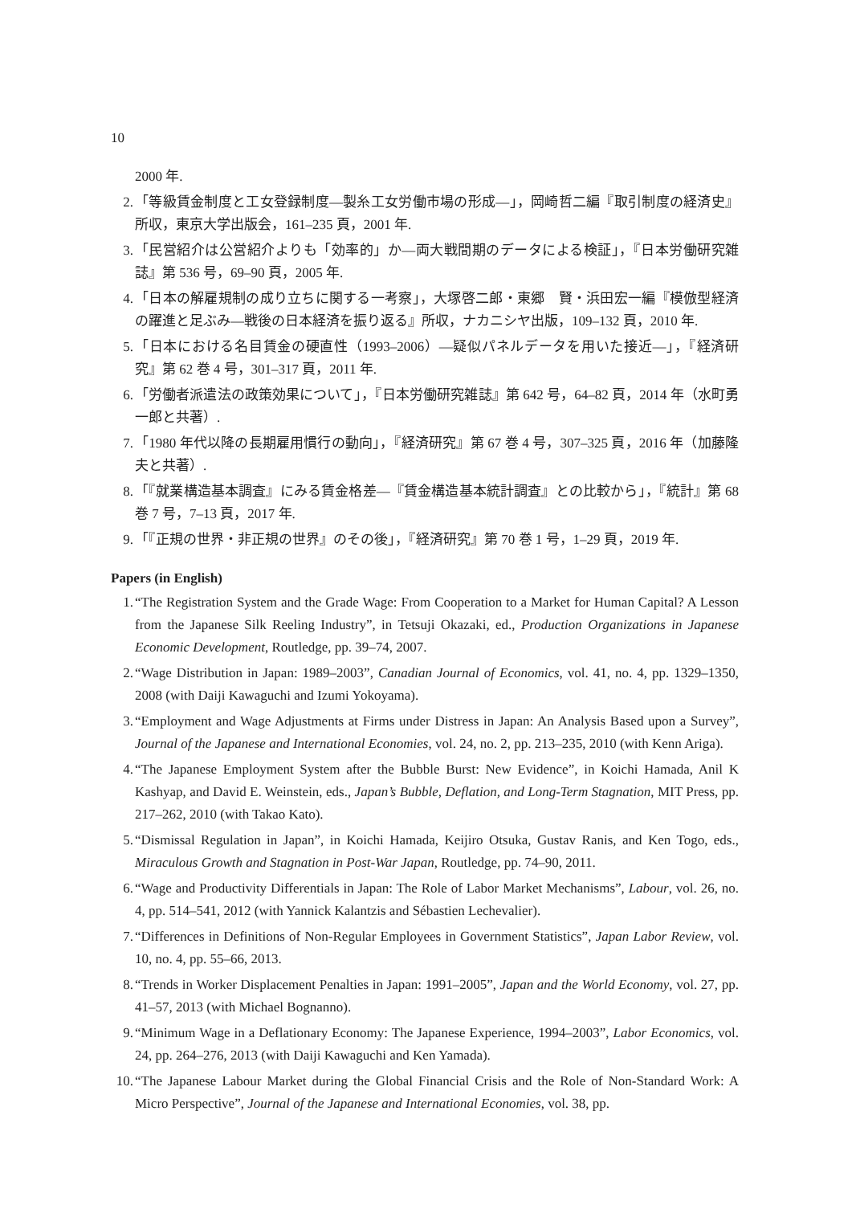10
2000 年.
2. 「等級賃金制度と工女登録制度―製糸工女労働市場の形成―」，岡崎哲二編『取引制度の経済史』所収，東京大学出版会，161–235 頁，2001 年.
3. 「民営紹介は公営紹介よりも「効率的」か―両大戦間期のデータによる検証」，『日本労働研究雑誌』第 536 号，69–90 頁，2005 年.
4. 「日本の解雇規制の成り立ちに関する一考察」，大塚啓二郎・東郷　賢・浜田宏一編『模倣型経済の躍進と足ぶみ―戦後の日本経済を振り返る』所収，ナカニシヤ出版，109–132 頁，2010 年.
5. 「日本における名目賃金の硬直性（1993–2006）―疑似パネルデータを用いた接近―」，『経済研究』第 62 巻 4 号，301–317 頁，2011 年.
6. 「労働者派遣法の政策効果について」，『日本労働研究雑誌』第 642 号，64–82 頁，2014 年（水町勇一郎と共著）.
7. 「1980 年代以降の長期雇用慣行の動向」，『経済研究』第 67 巻 4 号，307–325 頁，2016 年（加藤隆夫と共著）.
8. 「『就業構造基本調査』にみる賃金格差―『賃金構造基本統計調査』との比較から」，『統計』第 68 巻 7 号，7–13 頁，2017 年.
9. 「『正規の世界・非正規の世界』のその後」，『経済研究』第 70 巻 1 号，1–29 頁，2019 年.
Papers (in English)
1. “The Registration System and the Grade Wage: From Cooperation to a Market for Human Capital? A Lesson from the Japanese Silk Reeling Industry”, in Tetsuji Okazaki, ed., Production Organizations in Japanese Economic Development, Routledge, pp. 39–74, 2007.
2. “Wage Distribution in Japan: 1989–2003”, Canadian Journal of Economics, vol. 41, no. 4, pp. 1329–1350, 2008 (with Daiji Kawaguchi and Izumi Yokoyama).
3. “Employment and Wage Adjustments at Firms under Distress in Japan: An Analysis Based upon a Survey”, Journal of the Japanese and International Economies, vol. 24, no. 2, pp. 213–235, 2010 (with Kenn Ariga).
4. “The Japanese Employment System after the Bubble Burst: New Evidence”, in Koichi Hamada, Anil K Kashyap, and David E. Weinstein, eds., Japan’s Bubble, Deflation, and Long-Term Stagnation, MIT Press, pp. 217–262, 2010 (with Takao Kato).
5. “Dismissal Regulation in Japan”, in Koichi Hamada, Keijiro Otsuka, Gustav Ranis, and Ken Togo, eds., Miraculous Growth and Stagnation in Post-War Japan, Routledge, pp. 74–90, 2011.
6. “Wage and Productivity Differentials in Japan: The Role of Labor Market Mechanisms”, Labour, vol. 26, no. 4, pp. 514–541, 2012 (with Yannick Kalantzis and Sébastien Lechevalier).
7. “Differences in Definitions of Non-Regular Employees in Government Statistics”, Japan Labor Review, vol. 10, no. 4, pp. 55–66, 2013.
8. “Trends in Worker Displacement Penalties in Japan: 1991–2005”, Japan and the World Economy, vol. 27, pp. 41–57, 2013 (with Michael Bognanno).
9. “Minimum Wage in a Deflationary Economy: The Japanese Experience, 1994–2003”, Labor Economics, vol. 24, pp. 264–276, 2013 (with Daiji Kawaguchi and Ken Yamada).
10. “The Japanese Labour Market during the Global Financial Crisis and the Role of Non-Standard Work: A Micro Perspective”, Journal of the Japanese and International Economies, vol. 38, pp.